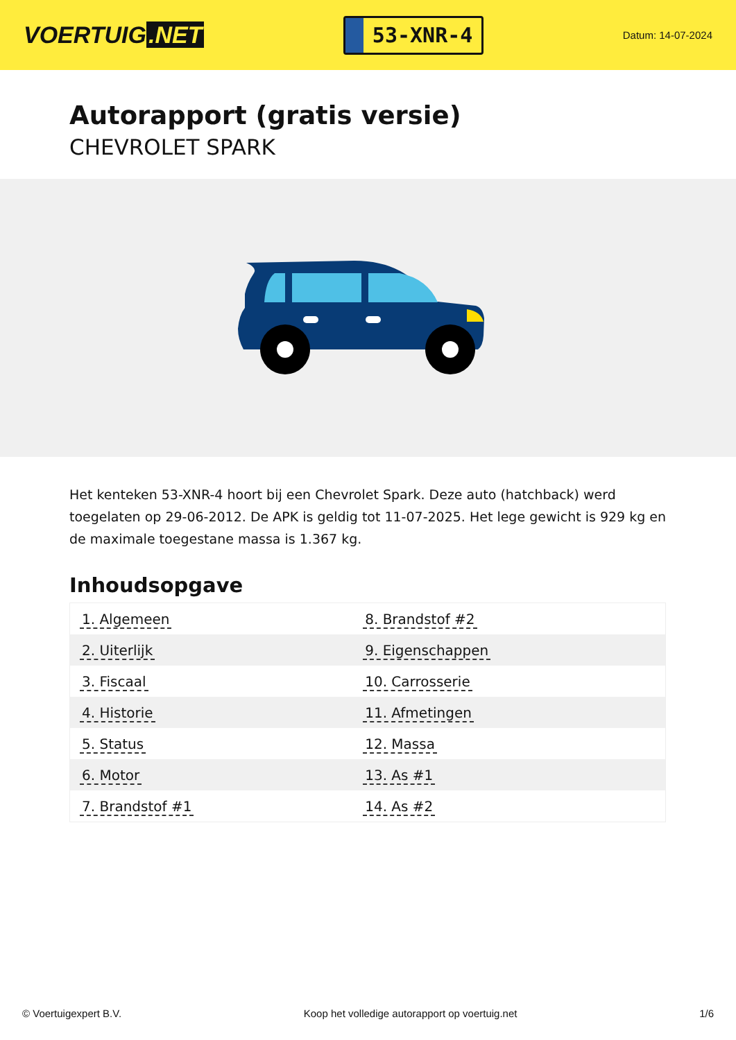VOERTUIG.NET
53-XNR-4
Datum: 14-07-2024
Autorapport (gratis versie)
CHEVROLET SPARK
Het kenteken 53-XNR-4 hoort bij een Chevrolet Spark. Deze auto (hatchback) werd toegelaten op 29-06-2012. De APK is geldig tot 11-07-2025. Het lege gewicht is 929 kg en de maximale toegestane massa is 1.367 kg.
Inhoudsopgave
| 1. Algemeen | 8. Brandstof #2 |
| 2. Uiterlijk | 9. Eigenschappen |
| 3. Fiscaal | 10. Carrosserie |
| 4. Historie | 11. Afmetingen |
| 5. Status | 12. Massa |
| 6. Motor | 13. As #1 |
| 7. Brandstof #1 | 14. As #2 |
© Voertuigexpert B.V. Koop het volledige autorapport op voertuig.net 1/6